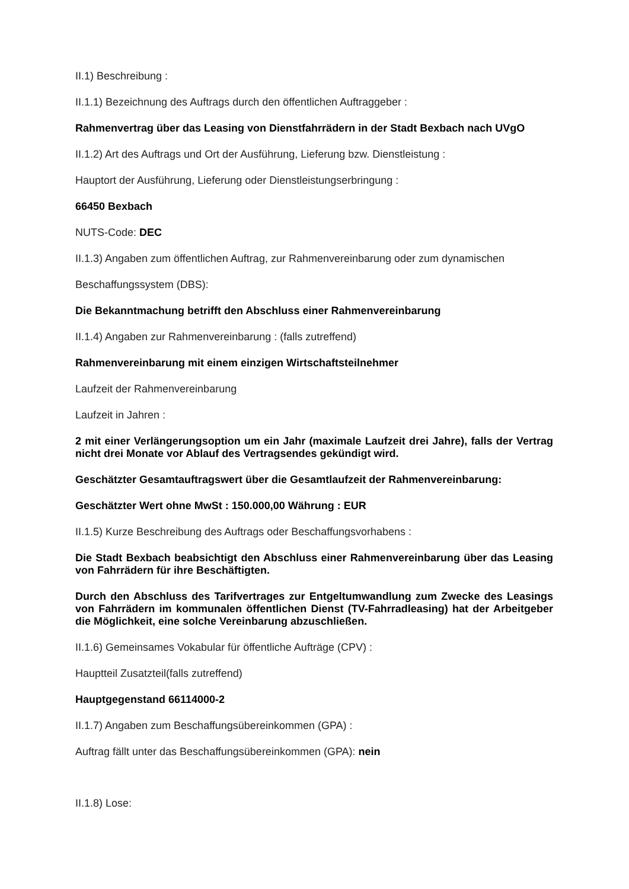II.1) Beschreibung :
II.1.1) Bezeichnung des Auftrags durch den öffentlichen Auftraggeber :
Rahmenvertrag über das Leasing von Dienstfahrrädern in der Stadt Bexbach nach UVgO
II.1.2) Art des Auftrags und Ort der Ausführung, Lieferung bzw. Dienstleistung :
Hauptort der Ausführung, Lieferung oder Dienstleistungserbringung :
66450 Bexbach
NUTS-Code: DEC
II.1.3) Angaben zum öffentlichen Auftrag, zur Rahmenvereinbarung oder zum dynamischen
Beschaffungssystem (DBS):
Die Bekanntmachung betrifft den Abschluss einer Rahmenvereinbarung
II.1.4) Angaben zur Rahmenvereinbarung : (falls zutreffend)
Rahmenvereinbarung mit einem einzigen Wirtschaftsteilnehmer
Laufzeit der Rahmenvereinbarung
Laufzeit in Jahren :
2 mit einer Verlängerungsoption um ein Jahr (maximale Laufzeit drei Jahre), falls der Vertrag nicht drei Monate vor Ablauf des Vertragsendes gekündigt wird.
Geschätzter Gesamtauftragswert über die Gesamtlaufzeit der Rahmenvereinbarung:
Geschätzter Wert ohne MwSt : 150.000,00 Währung : EUR
II.1.5) Kurze Beschreibung des Auftrags oder Beschaffungsvorhabens :
Die Stadt Bexbach beabsichtigt den Abschluss einer Rahmenvereinbarung über das Leasing von Fahrrädern für ihre Beschäftigten.
Durch den Abschluss des Tarifvertrages zur Entgeltumwandlung zum Zwecke des Leasings von Fahrrädern im kommunalen öffentlichen Dienst (TV-Fahrradleasing) hat der Arbeitgeber die Möglichkeit, eine solche Vereinbarung abzuschließen.
II.1.6) Gemeinsames Vokabular für öffentliche Aufträge (CPV) :
Hauptteil Zusatzteil(falls zutreffend)
Hauptgegenstand 66114000-2
II.1.7) Angaben zum Beschaffungsübereinkommen (GPA) :
Auftrag fällt unter das Beschaffungsübereinkommen (GPA): nein
II.1.8) Lose: